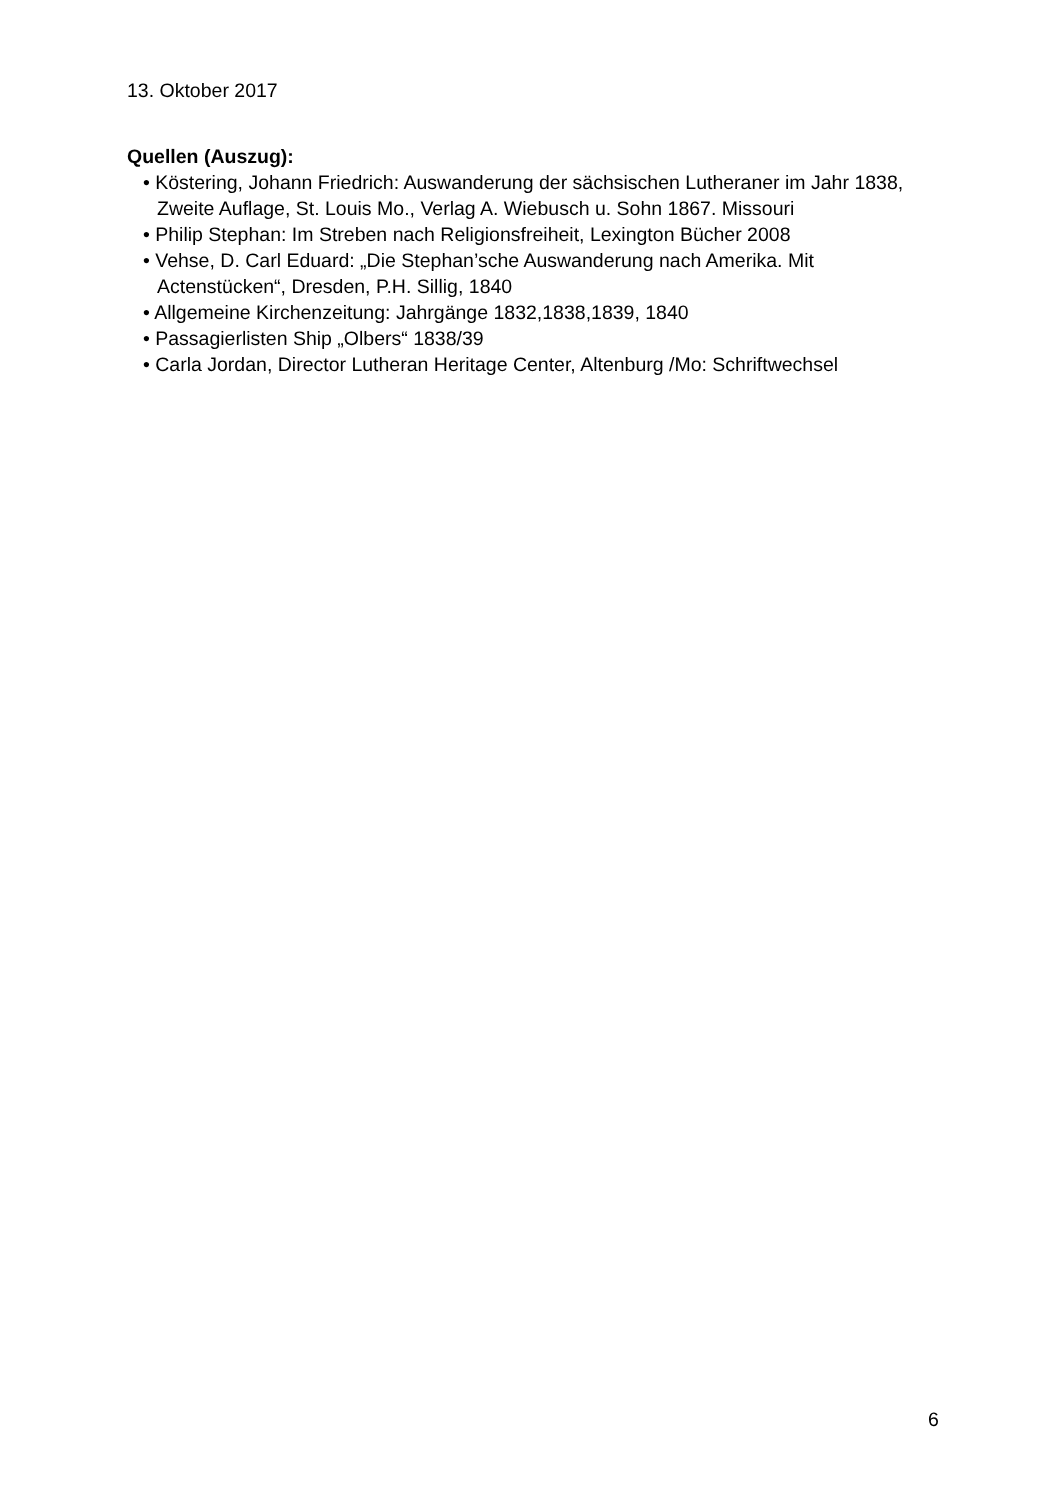13. Oktober 2017
Quellen (Auszug):
• Köstering, Johann Friedrich: Auswanderung der sächsischen Lutheraner im Jahr 1838, Zweite Auflage, St. Louis Mo., Verlag A. Wiebusch u. Sohn 1867. Missouri
• Philip Stephan: Im Streben nach Religionsfreiheit, Lexington Bücher 2008
• Vehse, D. Carl Eduard: „Die Stephan’sche Auswanderung nach Amerika. Mit Actenstücken“, Dresden, P.H. Sillig, 1840
• Allgemeine Kirchenzeitung: Jahrgänge 1832,1838,1839, 1840
• Passagierlisten Ship „Olbers“ 1838/39
• Carla Jordan, Director Lutheran Heritage Center, Altenburg /Mo: Schriftwechsel
6